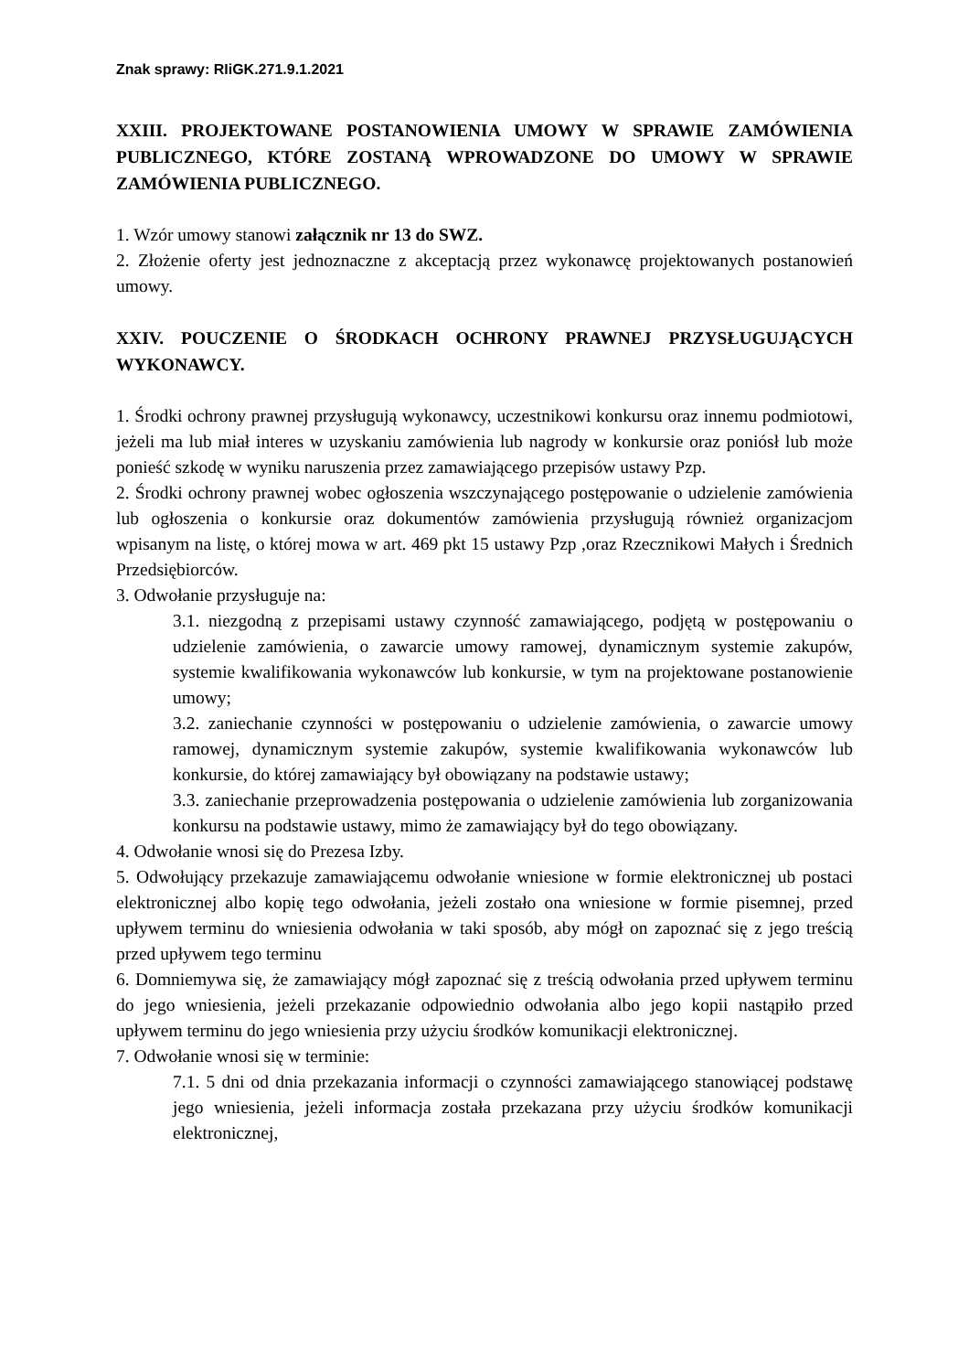Znak sprawy: RIiGK.271.9.1.2021
XXIII. PROJEKTOWANE POSTANOWIENIA UMOWY W SPRAWIE ZAMÓWIENIA PUBLICZNEGO, KTÓRE ZOSTANĄ WPROWADZONE DO UMOWY W SPRAWIE ZAMÓWIENIA PUBLICZNEGO.
1. Wzór umowy stanowi załącznik nr 13 do SWZ.
2. Złożenie oferty jest jednoznaczne z akceptacją przez wykonawcę projektowanych postanowień umowy.
XXIV. POUCZENIE O ŚRODKACH OCHRONY PRAWNEJ PRZYSŁUGUJĄCYCH WYKONAWCY.
1. Środki ochrony prawnej przysługują wykonawcy, uczestnikowi konkursu oraz innemu podmiotowi, jeżeli ma lub miał interes w uzyskaniu zamówienia lub nagrody w konkursie oraz poniósł lub może ponieść szkodę w wyniku naruszenia przez zamawiającego przepisów ustawy Pzp.
2. Środki ochrony prawnej wobec ogłoszenia wszczynającego postępowanie o udzielenie zamówienia lub ogłoszenia o konkursie oraz dokumentów zamówienia przysługują również organizacjom wpisanym na listę, o której mowa w art. 469 pkt 15 ustawy Pzp ,oraz Rzecznikowi Małych i Średnich Przedsiębiorców.
3. Odwołanie przysługuje na:
3.1. niezgodną z przepisami ustawy czynność zamawiającego, podjętą w postępowaniu o udzielenie zamówienia, o zawarcie umowy ramowej, dynamicznym systemie zakupów, systemie kwalifikowania wykonawców lub konkursie, w tym na projektowane postanowienie umowy;
3.2. zaniechanie czynności w postępowaniu o udzielenie zamówienia, o zawarcie umowy ramowej, dynamicznym systemie zakupów, systemie kwalifikowania wykonawców lub konkursie, do której zamawiający był obowiązany na podstawie ustawy;
3.3. zaniechanie przeprowadzenia postępowania o udzielenie zamówienia lub zorganizowania konkursu na podstawie ustawy, mimo że zamawiający był do tego obowiązany.
4. Odwołanie wnosi się do Prezesa Izby.
5. Odwołujący przekazuje zamawiającemu odwołanie wniesione w formie elektronicznej ub postaci elektronicznej albo kopię tego odwołania, jeżeli zostało ona wniesione w formie pisemnej, przed upływem terminu do wniesienia odwołania w taki sposób, aby mógł on zapoznać się z jego treścią przed upływem tego terminu
6. Domniemywa się, że zamawiający mógł zapoznać się z treścią odwołania przed upływem terminu do jego wniesienia, jeżeli przekazanie odpowiednio odwołania albo jego kopii nastąpiło przed upływem terminu do jego wniesienia przy użyciu środków komunikacji elektronicznej.
7. Odwołanie wnosi się w terminie:
7.1. 5 dni od dnia przekazania informacji o czynności zamawiającego stanowiącej podstawę jego wniesienia, jeżeli informacja została przekazana przy użyciu środków komunikacji elektronicznej,